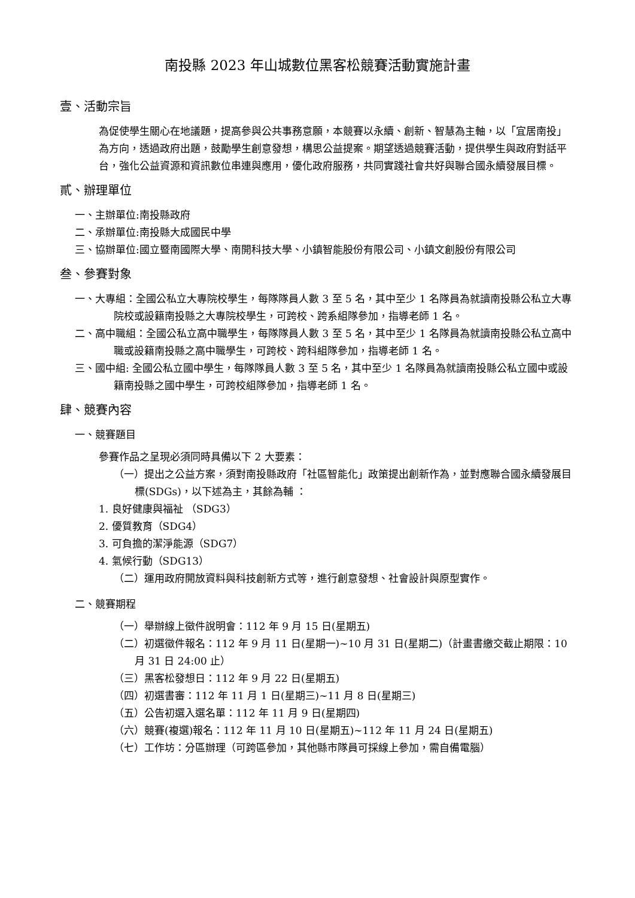南投縣 2023 年山城數位黑客松競賽活動實施計畫
壹、活動宗旨
為促使學生關心在地議題，提高參與公共事務意願，本競賽以永續、創新、智慧為主軸，以「宜居南投」為方向，透過政府出題，鼓勵學生創意發想，構思公益提案。期望透過競賽活動，提供學生與政府對話平台，強化公益資源和資訊數位串連與應用，優化政府服務，共同實踐社會共好與聯合國永續發展目標。
貳、辦理單位
一、主辦單位: 南投縣政府
二、承辦單位: 南投縣大成國民中學
三、協辦單位: 國立暨南國際大學、南開科技大學、小鎮智能股份有限公司、小鎮文創股份有限公司
叁、參賽對象
一、大專組：全國公私立大專院校學生，每隊隊員人數 3 至 5 名，其中至少 1 名隊員為就讀南投縣公私立大專院校或設籍南投縣之大專院校學生，可跨校、跨系組隊參加，指導老師 1 名。
二、高中職組：全國公私立高中職學生，每隊隊員人數 3 至 5 名，其中至少 1 名隊員為就讀南投縣公私立高中職或設籍南投縣之高中職學生，可跨校、跨科組隊參加，指導老師 1 名。
三、國中組: 全國公私立國中學生，每隊隊員人數 3 至 5 名，其中至少 1 名隊員為就讀南投縣公私立國中或設籍南投縣之國中學生，可跨校組隊參加，指導老師 1 名。
肆、競賽內容
一、競賽題目
參賽作品之呈現必須同時具備以下 2 大要素：
（一）提出之公益方案，須對南投縣政府「社區智能化」政策提出創新作為，並對應聯合國永續發展目標(SDGs)，以下述為主，其餘為輔 ：
1. 良好健康與福祉 （SDG3）
2. 優質教育（SDG4）
3. 可負擔的潔淨能源（SDG7）
4. 氣候行動（SDG13）
（二）運用政府開放資料與科技創新方式等，進行創意發想、社會設計與原型實作。
二、競賽期程
（一）舉辦線上徵件說明會：112 年 9 月 15 日(星期五)
（二）初選徵件報名：112 年 9 月 11 日(星期一)~10 月 31 日(星期二)（計畫書繳交截止期限：10 月 31 日 24:00 止）
（三）黑客松發想日：112 年 9 月 22 日(星期五)
（四）初選書審：112 年 11 月 1 日(星期三)~11 月 8 日(星期三)
（五）公告初選入選名單：112 年 11 月 9 日(星期四)
（六）競賽(複選)報名：112 年 11 月 10 日(星期五)~112 年 11 月 24 日(星期五)
（七）工作坊：分區辦理（可跨區參加，其他縣市隊員可採線上參加，需自備電腦）